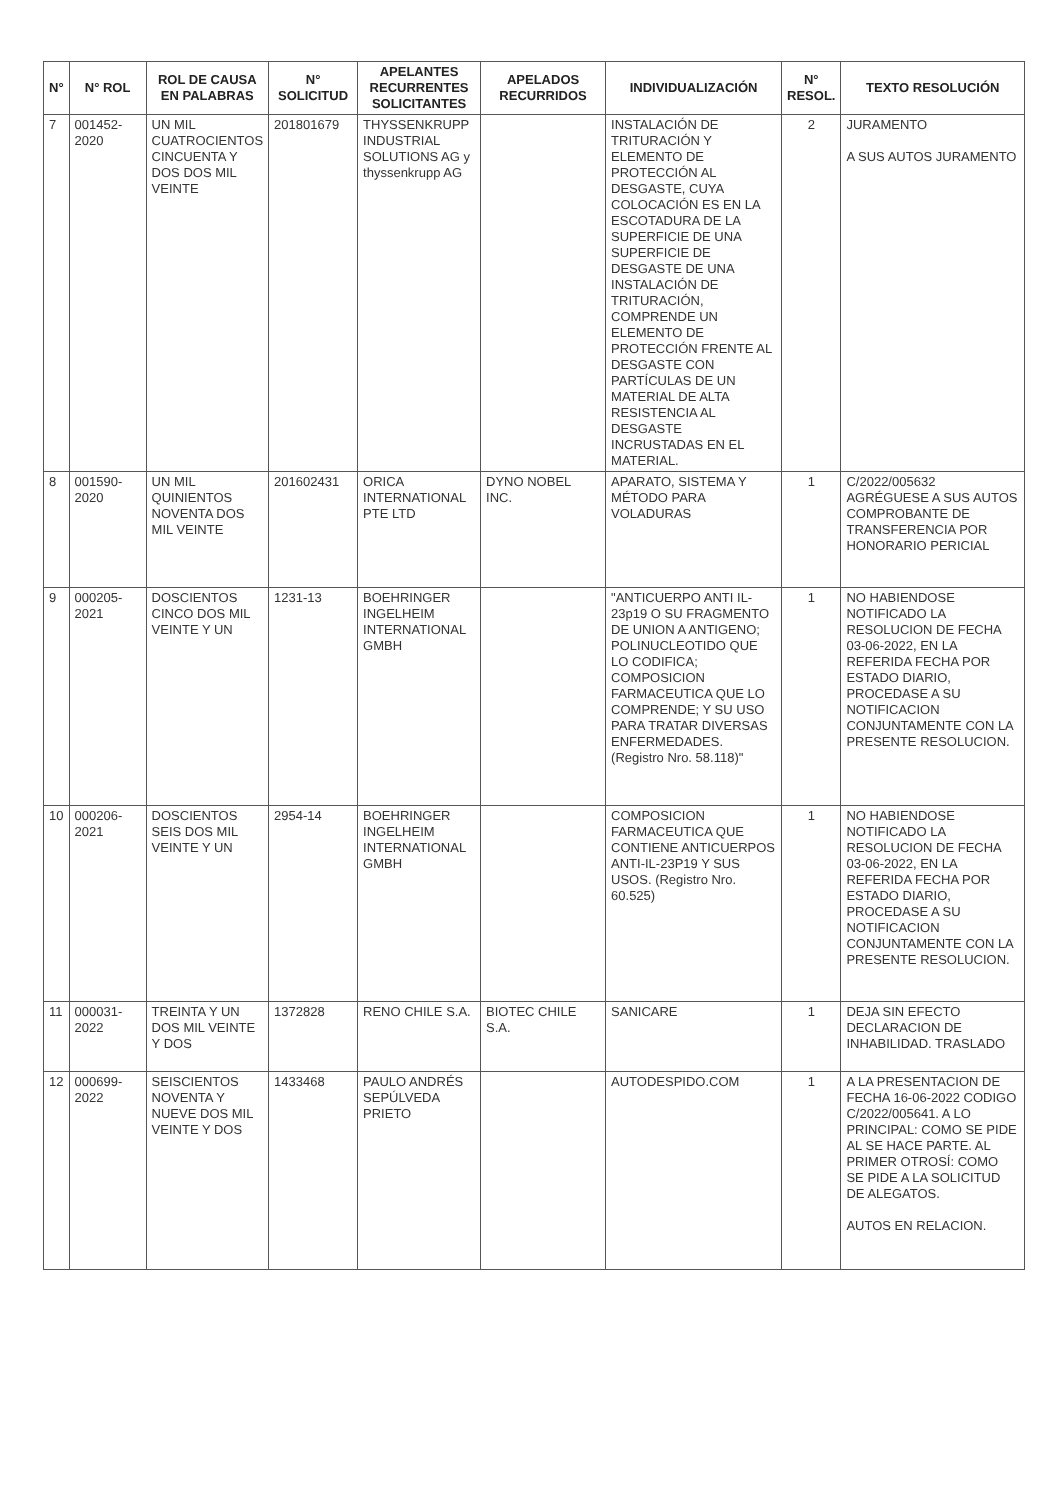| N° | N° ROL | ROL DE CAUSA EN PALABRAS | N° SOLICITUD | APELANTES RECURRENTES SOLICITANTES | APELADOS RECURRIDOS | INDIVIDUALIZACIÓN | N° RESOL. | TEXTO RESOLUCIÓN |
| --- | --- | --- | --- | --- | --- | --- | --- | --- |
| 7 | 001452-2020 | UN MIL CUATROCIENTOS CINCUENTA Y DOS DOS MIL VEINTE | 201801679 | THYSSENKRUPP INDUSTRIAL SOLUTIONS AG y thyssenkrupp AG | | INSTALACIÓN DE TRITURACIÓN Y ELEMENTO DE PROTECCIÓN AL DESGASTE, CUYA COLOCACIÓN ES EN LA ESCOTADURA DE LA SUPERFICIE DE UNA SUPERFICIE DE DESGASTE DE UNA INSTALACIÓN DE TRITURACIÓN, COMPRENDE UN ELEMENTO DE PROTECCIÓN FRENTE AL DESGASTE CON PARTÍCULAS DE UN MATERIAL DE ALTA RESISTENCIA AL DESGASTE INCRUSTADAS EN EL MATERIAL. | 2 | JURAMENTO A SUS AUTOS JURAMENTO |
| 8 | 001590-2020 | UN MIL QUINIENTOS NOVENTA DOS MIL VEINTE | 201602431 | ORICA INTERNATIONAL PTE LTD | DYNO NOBEL INC. | APARATO, SISTEMA Y MÉTODO PARA VOLADURAS | 1 | C/2022/005632 AGRÉGUESE A SUS AUTOS COMPROBANTE DE TRANSFERENCIA POR HONORARIO PERICIAL |
| 9 | 000205-2021 | DOSCIENTOS CINCO DOS MIL VEINTE Y UN | 1231-13 | BOEHRINGER INGELHEIM INTERNATIONAL GMBH | | "ANTICUERPO ANTI IL-23p19 O SU FRAGMENTO DE UNION A ANTIGENO; POLINUCLEOTIDO QUE LO CODIFICA; COMPOSICION FARMACEUTICA QUE LO COMPRENDE; Y SU USO PARA TRATAR DIVERSAS ENFERMEDADES. (Registro Nro. 58.118)" | 1 | NO HABIENDOSE NOTIFICADO LA RESOLUCION DE FECHA 03-06-2022, EN LA REFERIDA FECHA POR ESTADO DIARIO, PROCEDASE A SU NOTIFICACION CONJUNTAMENTE CON LA PRESENTE RESOLUCION. |
| 10 | 000206-2021 | DOSCIENTOS SEIS DOS MIL VEINTE Y UN | 2954-14 | BOEHRINGER INGELHEIM INTERNATIONAL GMBH | | COMPOSICION FARMACEUTICA QUE CONTIENE ANTICUERPOS ANTI-IL-23P19 Y SUS USOS. (Registro Nro. 60.525) | 1 | NO HABIENDOSE NOTIFICADO LA RESOLUCION DE FECHA 03-06-2022, EN LA REFERIDA FECHA POR ESTADO DIARIO, PROCEDASE A SU NOTIFICACION CONJUNTAMENTE CON LA PRESENTE RESOLUCION. |
| 11 | 000031-2022 | TREINTA Y UN DOS MIL VEINTE Y DOS | 1372828 | RENO CHILE S.A. | BIOTEC CHILE S.A. | SANICARE | 1 | DEJA SIN EFECTO DECLARACION DE INHABILIDAD. TRASLADO |
| 12 | 000699-2022 | SEISCIENTOS NOVENTA Y NUEVE DOS MIL VEINTE Y DOS | 1433468 | PAULO ANDRÉS SEPÚLVEDA PRIETO | | AUTODESPIDO.COM | 1 | A LA PRESENTACION DE FECHA 16-06-2022 CODIGO C/2022/005641. A LO PRINCIPAL: COMO SE PIDE AL SE HACE PARTE. AL PRIMER OTROSÍ: COMO SE PIDE A LA SOLICITUD DE ALEGATOS. AUTOS EN RELACION. |